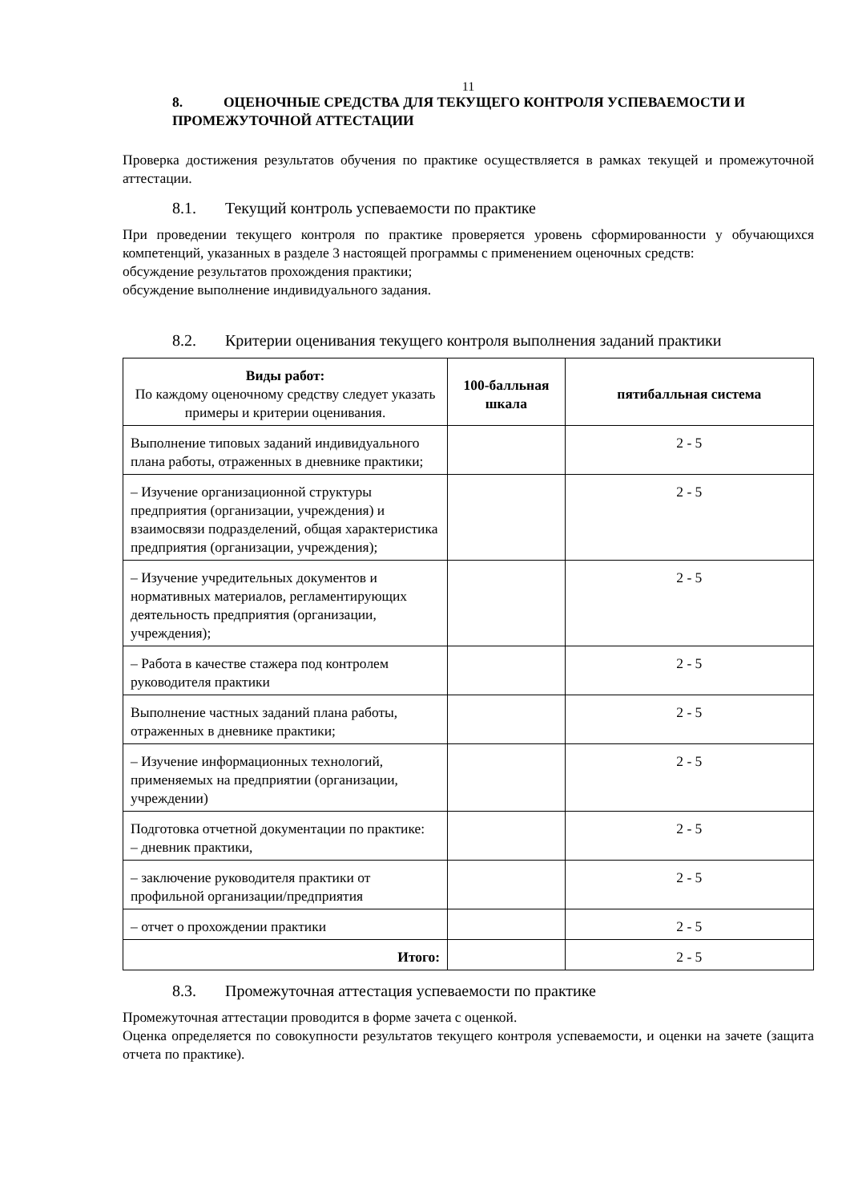11
8. ОЦЕНОЧНЫЕ СРЕДСТВА ДЛЯ ТЕКУЩЕГО КОНТРОЛЯ УСПЕВАЕМОСТИ И ПРОМЕЖУТОЧНОЙ АТТЕСТАЦИИ
Проверка достижения результатов обучения по практике осуществляется в рамках текущей и промежуточной аттестации.
8.1. Текущий контроль успеваемости по практике
При проведении текущего контроля по практике проверяется уровень сформированности у обучающихся компетенций, указанных в разделе 3 настоящей программы с применением оценочных средств:
обсуждение результатов прохождения практики;
обсуждение выполнение индивидуального задания.
8.2. Критерии оценивания текущего контроля выполнения заданий практики
| Виды работ: По каждому оценочному средству следует указать примеры и критерии оценивания. | 100-балльная шкала | пятибалльная система |
| --- | --- | --- |
| Выполнение типовых заданий индивидуального плана работы, отраженных в дневнике практики; | | 2 - 5 |
| – Изучение организационной структуры предприятия (организации, учреждения) и взаимосвязи подразделений, общая характеристика предприятия (организации, учреждения); | | 2 - 5 |
| – Изучение учредительных документов и нормативных материалов, регламентирующих деятельность предприятия (организации, учреждения); | | 2 - 5 |
| – Работа в качестве стажера под контролем руководителя практики | | 2 - 5 |
| Выполнение частных заданий плана работы, отраженных в дневнике практики; | | 2 - 5 |
| – Изучение информационных технологий, применяемых на предприятии (организации, учреждении) | | 2 - 5 |
| Подготовка отчетной документации по практике: – дневник практики, | | 2 - 5 |
| – заключение руководителя практики от профильной организации/предприятия | | 2 - 5 |
| – отчет о прохождении практики | | 2 - 5 |
| Итого: | | 2 - 5 |
8.3. Промежуточная аттестация успеваемости по практике
Промежуточная аттестации проводится в форме зачета с оценкой.
Оценка определяется по совокупности результатов текущего контроля успеваемости, и оценки на зачете (защита отчета по практике).